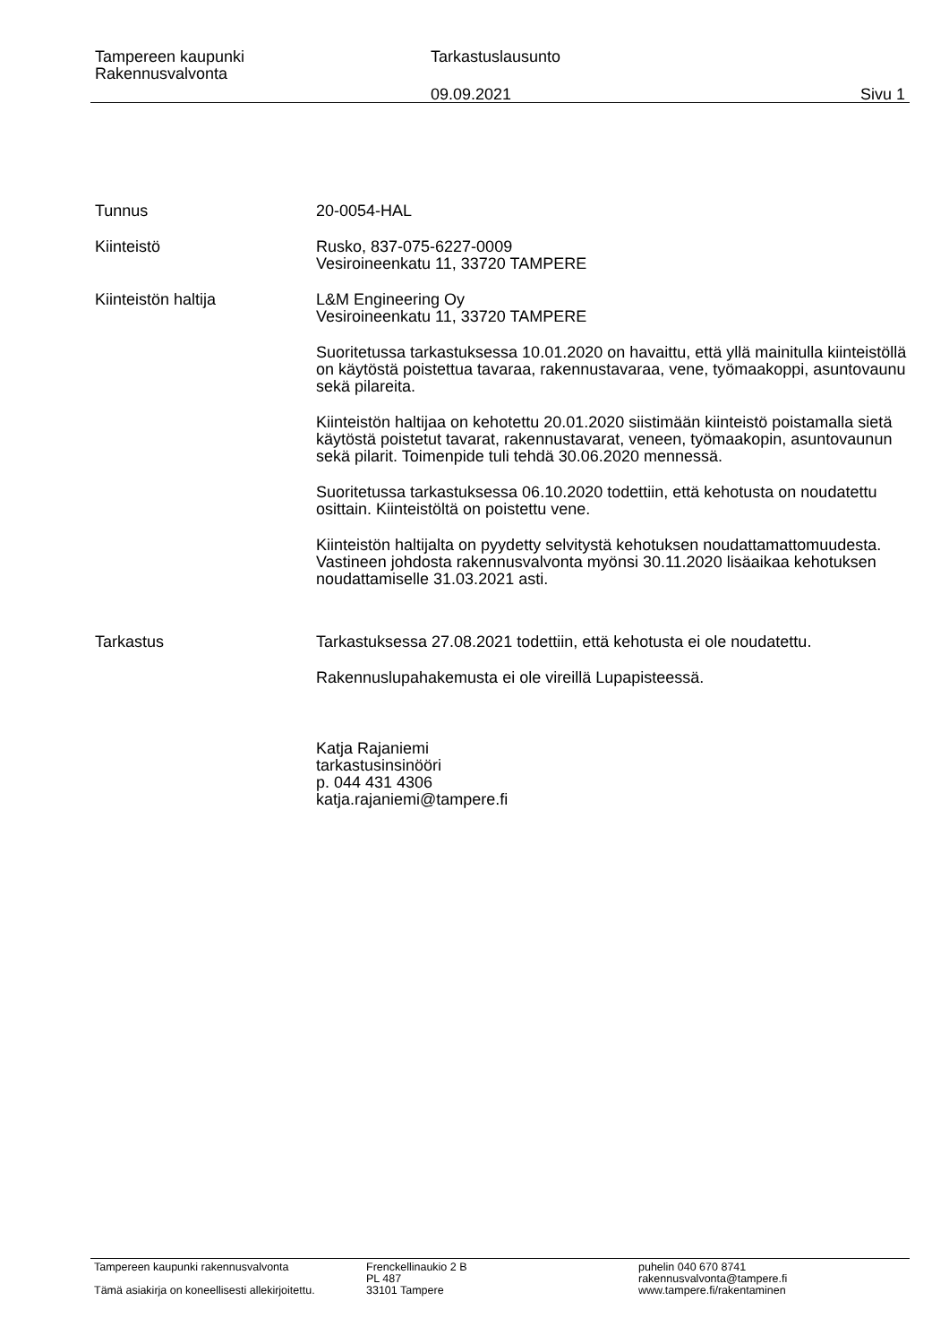Tampereen kaupunki
Rakennusvalvonta
Tarkastuslausunto
09.09.2021 Sivu 1
Tunnus 20-0054-HAL
Kiinteistö Rusko, 837-075-6227-0009
Vesiroineenkatu 11, 33720 TAMPERE
Kiinteistön haltija L&M Engineering Oy
Vesiroineenkatu 11, 33720 TAMPERE
Suoritetussa tarkastuksessa 10.01.2020 on havaittu, että yllä mainitulla kiinteistöllä on käytöstä poistettua tavaraa, rakennustavaraa, vene, työmaakoppi, asuntovaunu sekä pilareita.
Kiinteistön haltijaa on kehotettu 20.01.2020 siistimään kiinteistö poistamalla sietä käytöstä poistetut tavarat, rakennustavarat, veneen, työmaakopin, asuntovaunun sekä pilarit. Toimenpide tuli tehdä 30.06.2020 mennessä.
Suoritetussa tarkastuksessa 06.10.2020 todettiin, että kehotusta on noudatettu osittain. Kiinteistöltä on poistettu vene.
Kiinteistön haltijalta on pyydetty selvitystä kehotuksen noudattamattomuudesta. Vastineen johdosta rakennusvalvonta myönsi 30.11.2020 lisäaikaa kehotuksen noudattamiselle 31.03.2021 asti.
Tarkastus Tarkastuksessa 27.08.2021 todettiin, että kehotusta ei ole noudatettu.
Rakennuslupahakemusta ei ole vireillä Lupapisteessä.
Katja Rajaniemi
tarkastusinsinööri
p. 044 431 4306
katja.rajaniemi@tampere.fi
Tampereen kaupunki rakennusvalvonta
Tämä asiakirja on koneellisesti allekirjoitettu.
Frenckellinaukio 2 B
PL 487
33101 Tampere
puhelin 040 670 8741
rakennusvalvonta@tampere.fi
www.tampere.fi/rakentaminen